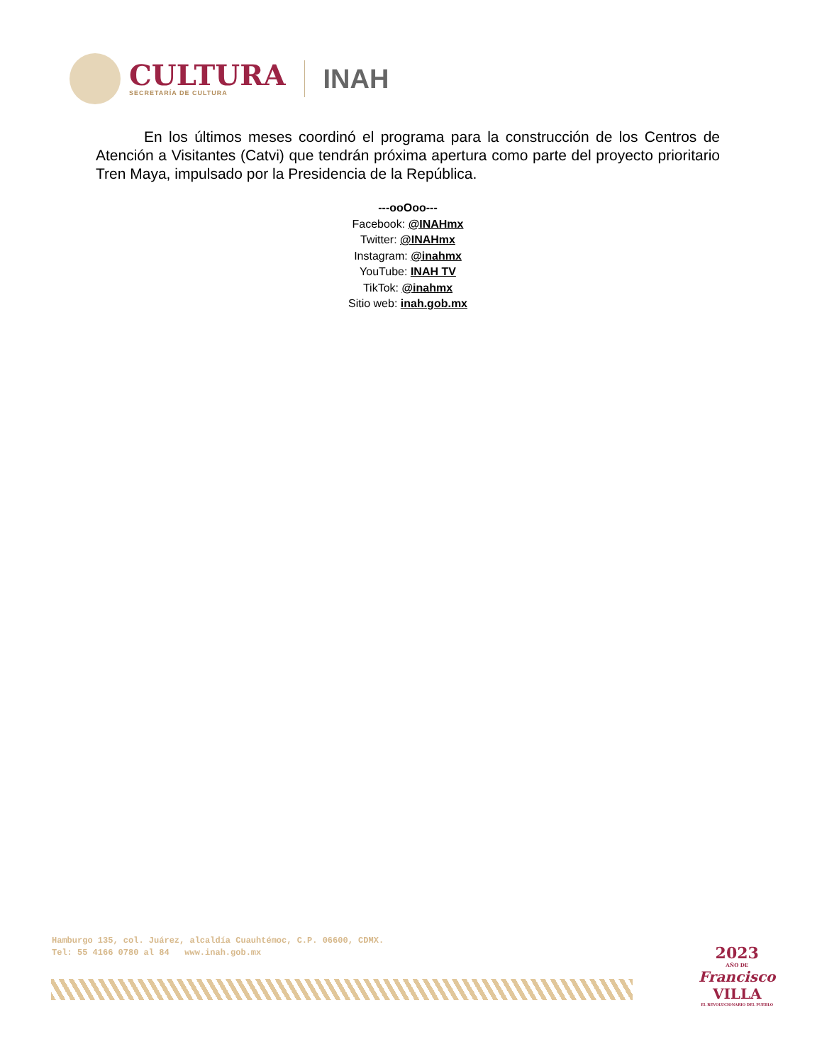CULTURA
SECRETARÍA DE CULTURA
INAH
En los últimos meses coordinó el programa para la construcción de los Centros de Atención a Visitantes (Catvi) que tendrán próxima apertura como parte del proyecto prioritario Tren Maya, impulsado por la Presidencia de la República.
---ooOoo---
Facebook: @INAHmx
Twitter: @INAHmx
Instagram: @inahmx
YouTube: INAH TV
TikTok: @inahmx
Sitio web: inah.gob.mx
Hamburgo 135, col. Juárez, alcaldía Cuauhtémoc, C.P. 06600, CDMX.
Tel: 55 4166 0780 al 84 www.inah.gob.mx
2023
AÑO DE
Francisco
VILLA
EL REVOLUCIONARIO DEL PUEBLO